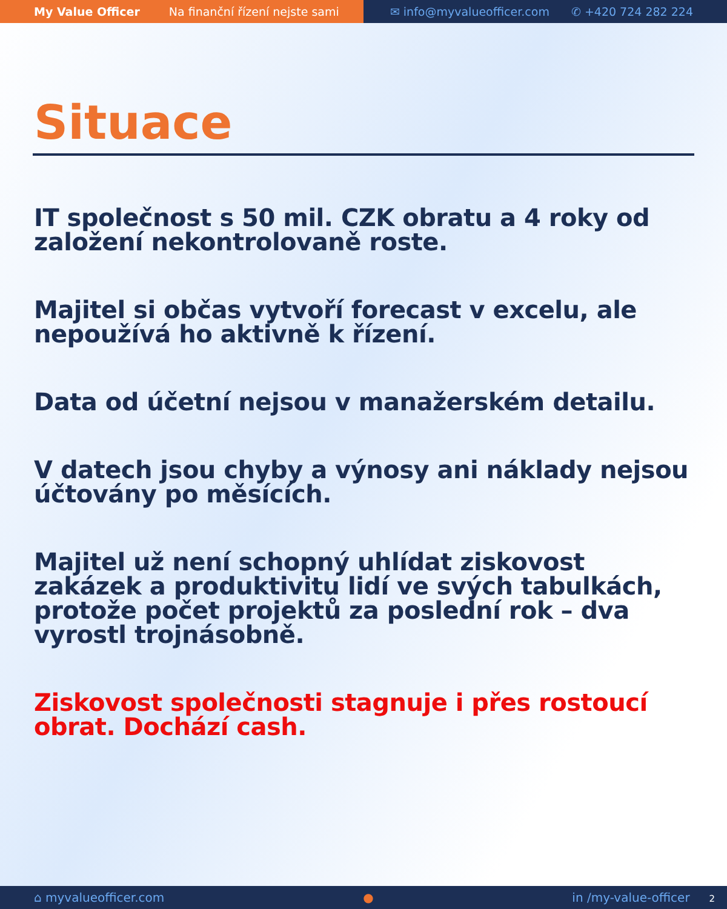My Value Officer Na finanční řízení nejste sami ✉ info@myvalueofficer.com ✆ +420 724 282 224
Situace
IT společnost s 50 mil. CZK obratu a 4 roky od založení nekontrolovaně roste.
Majitel si občas vytvoří forecast v excelu, ale nepoužívá ho aktivně k řízení.
Data od účetní nejsou v manažerském detailu.
V datech jsou chyby a výnosy ani náklady nejsou účtovány po měsících.
Majitel už není schopný uhlídat ziskovost zakázek a produktivitu lidí ve svých tabulkách, protože počet projektů za poslední rok – dva vyrostl trojnásobně.
Ziskovost společnosti stagnuje i přes rostoucí obrat. Dochází cash.
⌂ myvalueofficer.com ● in /my-value-officer 2